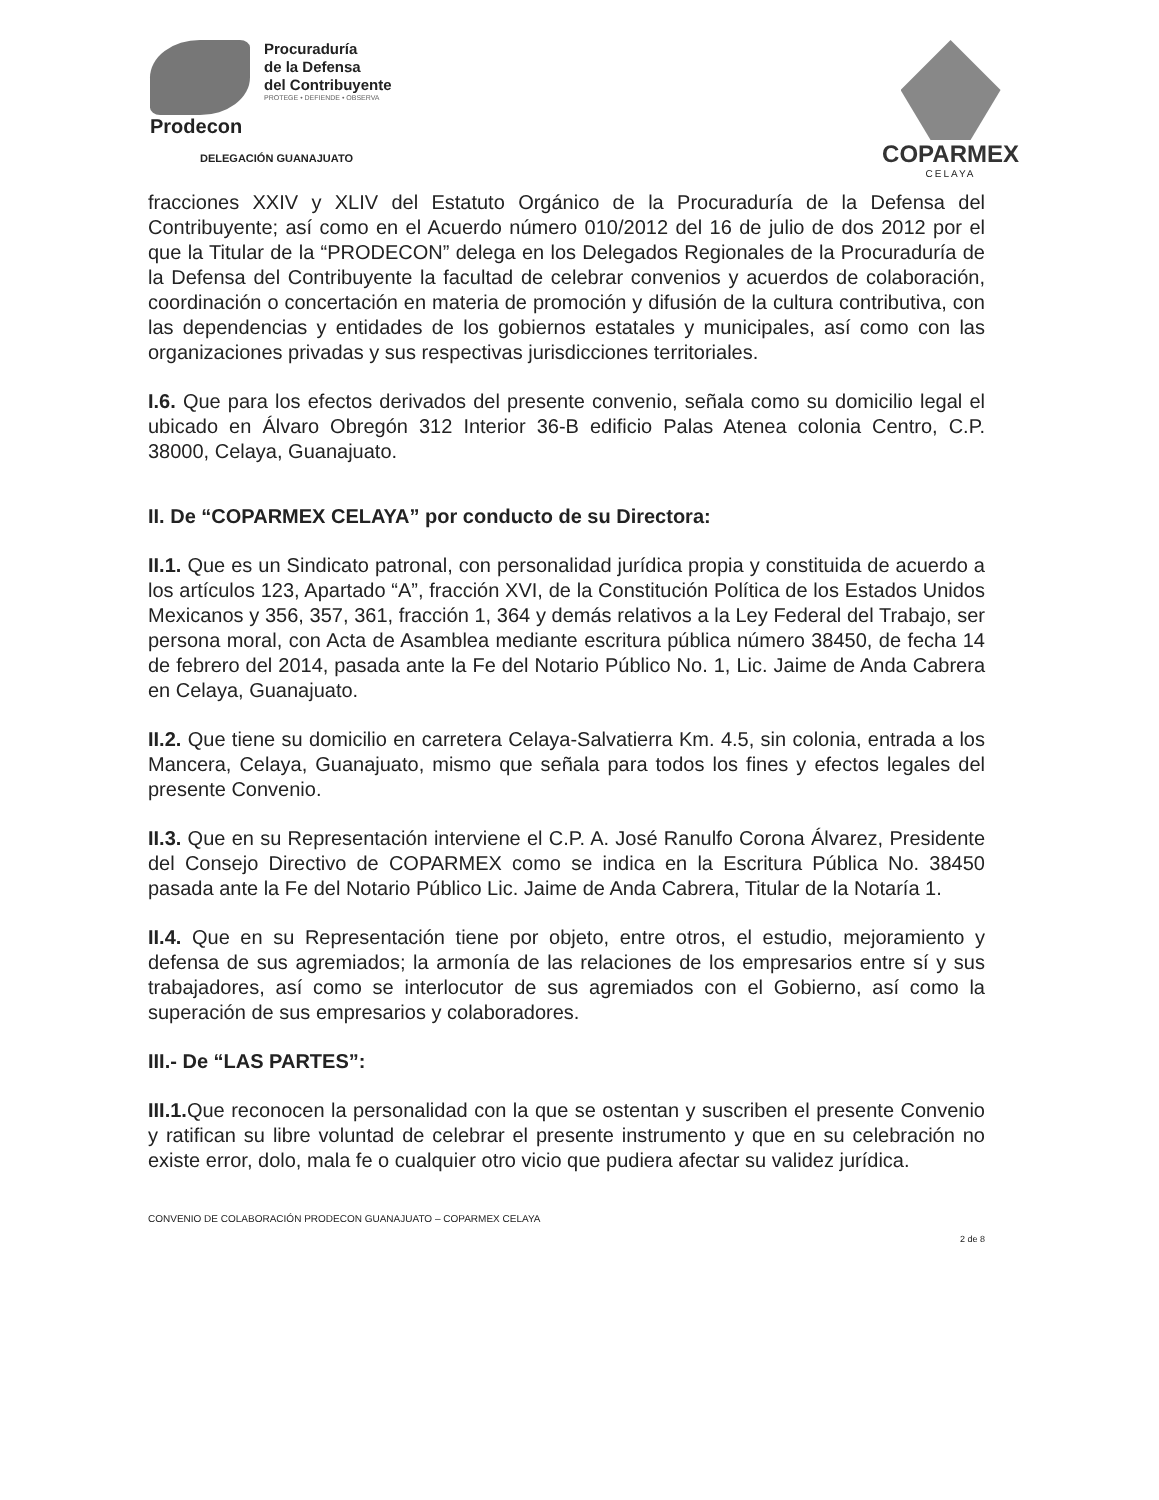Procuraduría
de la Defensa
del Contribuyente
PROTEGE • DEFIENDE • OBSERVA
Prodecon
DELEGACIÓN GUANAJUATO
COPARMEX
CELAYA
fracciones XXIV y XLIV del Estatuto Orgánico de la Procuraduría de la Defensa del Contribuyente; así como en el Acuerdo número 010/2012 del 16 de julio de dos 2012 por el que la Titular de la “PRODECON” delega en los Delegados Regionales de la Procuraduría de la Defensa del Contribuyente la facultad de celebrar convenios y acuerdos de colaboración, coordinación o concertación en materia de promoción y difusión de la cultura contributiva, con las dependencias y entidades de los gobiernos estatales y municipales, así como con las organizaciones privadas y sus respectivas jurisdicciones territoriales.
I.6. Que para los efectos derivados del presente convenio, señala como su domicilio legal el ubicado en Álvaro Obregón 312 Interior 36-B edificio Palas Atenea colonia Centro, C.P. 38000, Celaya, Guanajuato.
II. De “COPARMEX CELAYA” por conducto de su Directora:
II.1. Que es un Sindicato patronal, con personalidad jurídica propia y constituida de acuerdo a los artículos 123, Apartado “A”, fracción XVI, de la Constitución Política de los Estados Unidos Mexicanos y 356, 357, 361, fracción 1, 364 y demás relativos a la Ley Federal del Trabajo, ser persona moral, con Acta de Asamblea mediante escritura pública número 38450, de fecha 14 de febrero del 2014, pasada ante la Fe del Notario Público No. 1, Lic. Jaime de Anda Cabrera en Celaya, Guanajuato.
II.2. Que tiene su domicilio en carretera Celaya-Salvatierra Km. 4.5, sin colonia, entrada a los Mancera, Celaya, Guanajuato, mismo que señala para todos los fines y efectos legales del presente Convenio.
II.3. Que en su Representación interviene el C.P. A. José Ranulfo Corona Álvarez, Presidente del Consejo Directivo de COPARMEX como se indica en la Escritura Pública No. 38450 pasada ante la Fe del Notario Público Lic. Jaime de Anda Cabrera, Titular de la Notaría 1.
II.4. Que en su Representación tiene por objeto, entre otros, el estudio, mejoramiento y defensa de sus agremiados; la armonía de las relaciones de los empresarios entre sí y sus trabajadores, así como se interlocutor de sus agremiados con el Gobierno, así como la superación de sus empresarios y colaboradores.
III.- De “LAS PARTES”:
III.1. Que reconocen la personalidad con la que se ostentan y suscriben el presente Convenio y ratifican su libre voluntad de celebrar el presente instrumento y que en su celebración no existe error, dolo, mala fe o cualquier otro vicio que pudiera afectar su validez jurídica.
CONVENIO DE COLABORACIÓN PRODECON GUANAJUATO – COPARMEX CELAYA
2 de 8